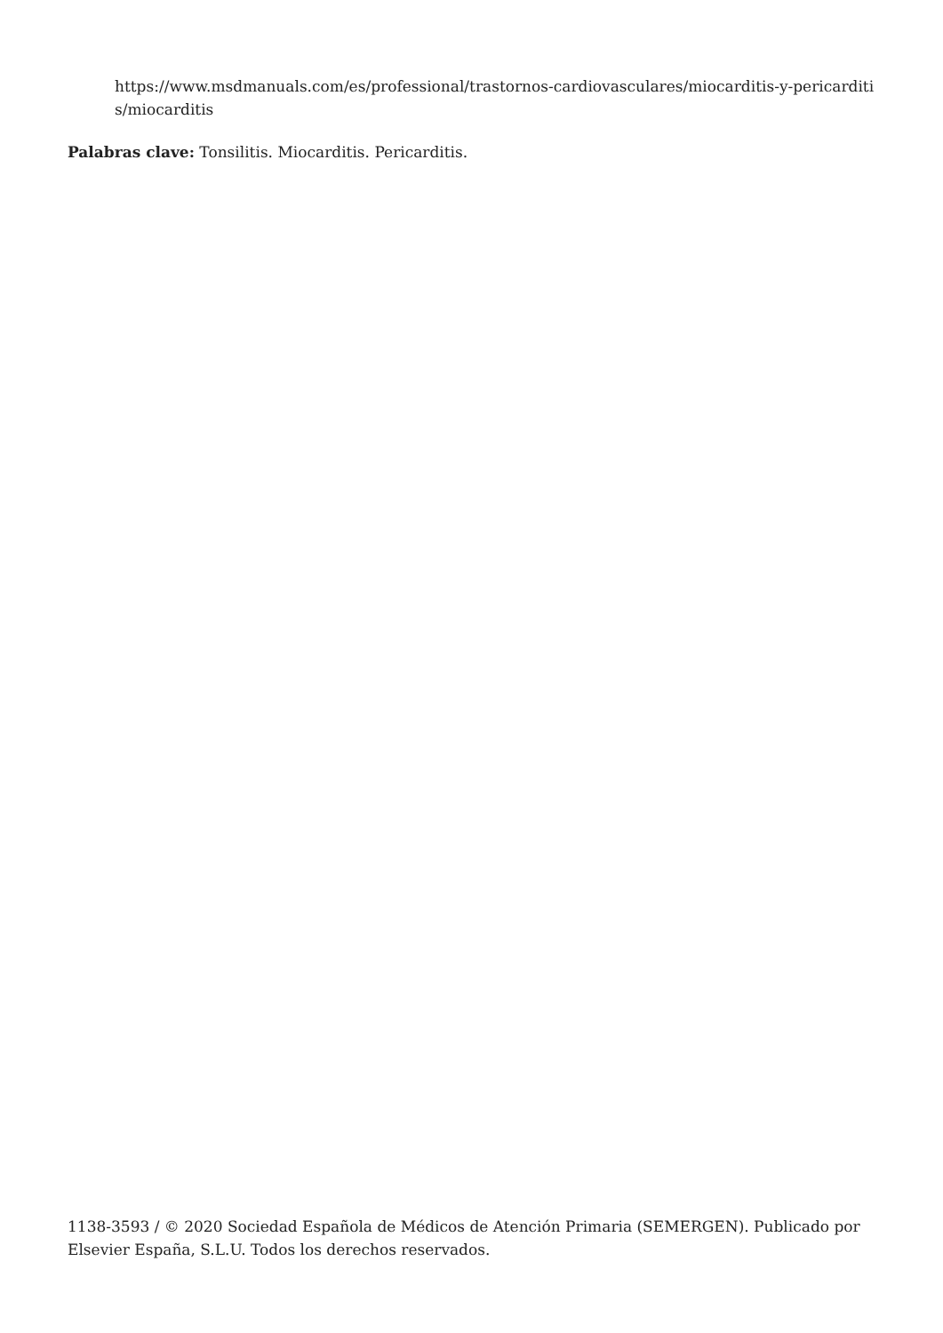https://www.msdmanuals.com/es/professional/trastornos-cardiovasculares/miocarditis-y-pericarditis/miocarditis
Palabras clave: Tonsilitis. Miocarditis. Pericarditis.
1138-3593 / © 2020 Sociedad Española de Médicos de Atención Primaria (SEMERGEN). Publicado por Elsevier España, S.L.U. Todos los derechos reservados.